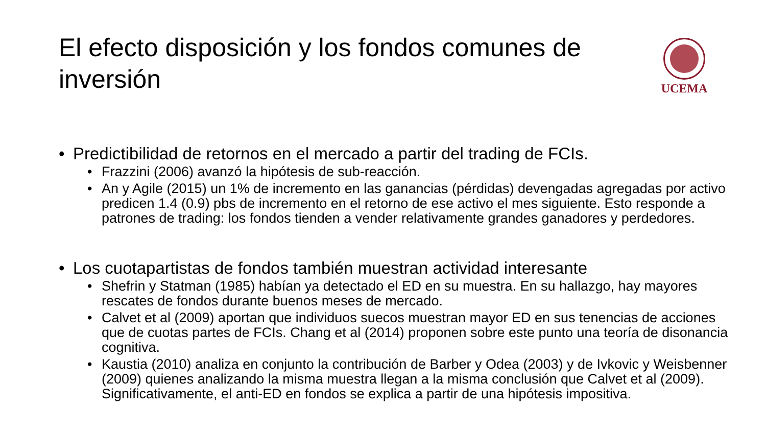El efecto disposición y los fondos comunes de inversión
UCEMA
• Predictibilidad de retornos en el mercado a partir del trading de FCIs.
• Frazzini (2006) avanzó la hipótesis de sub-reacción.
• An y Agile (2015) un 1% de incremento en las ganancias (pérdidas) devengadas agregadas por activo predicen 1.4 (0.9) pbs de incremento en el retorno de ese activo el mes siguiente. Esto responde a patrones de trading: los fondos tienden a vender relativamente grandes ganadores y perdedores.
• Los cuotapartistas de fondos también muestran actividad interesante
• Shefrin y Statman (1985) habían ya detectado el ED en su muestra. En su hallazgo, hay mayores rescates de fondos durante buenos meses de mercado.
• Calvet et al (2009) aportan que individuos suecos muestran mayor ED en sus tenencias de acciones que de cuotas partes de FCIs. Chang et al (2014) proponen sobre este punto una teoría de disonancia cognitiva.
• Kaustia (2010) analiza en conjunto la contribución de Barber y Odea (2003) y de Ivkovic y Weisbenner (2009) quienes analizando la misma muestra llegan a la misma conclusión que Calvet et al (2009). Significativamente, el anti-ED en fondos se explica a partir de una hipótesis impositiva.